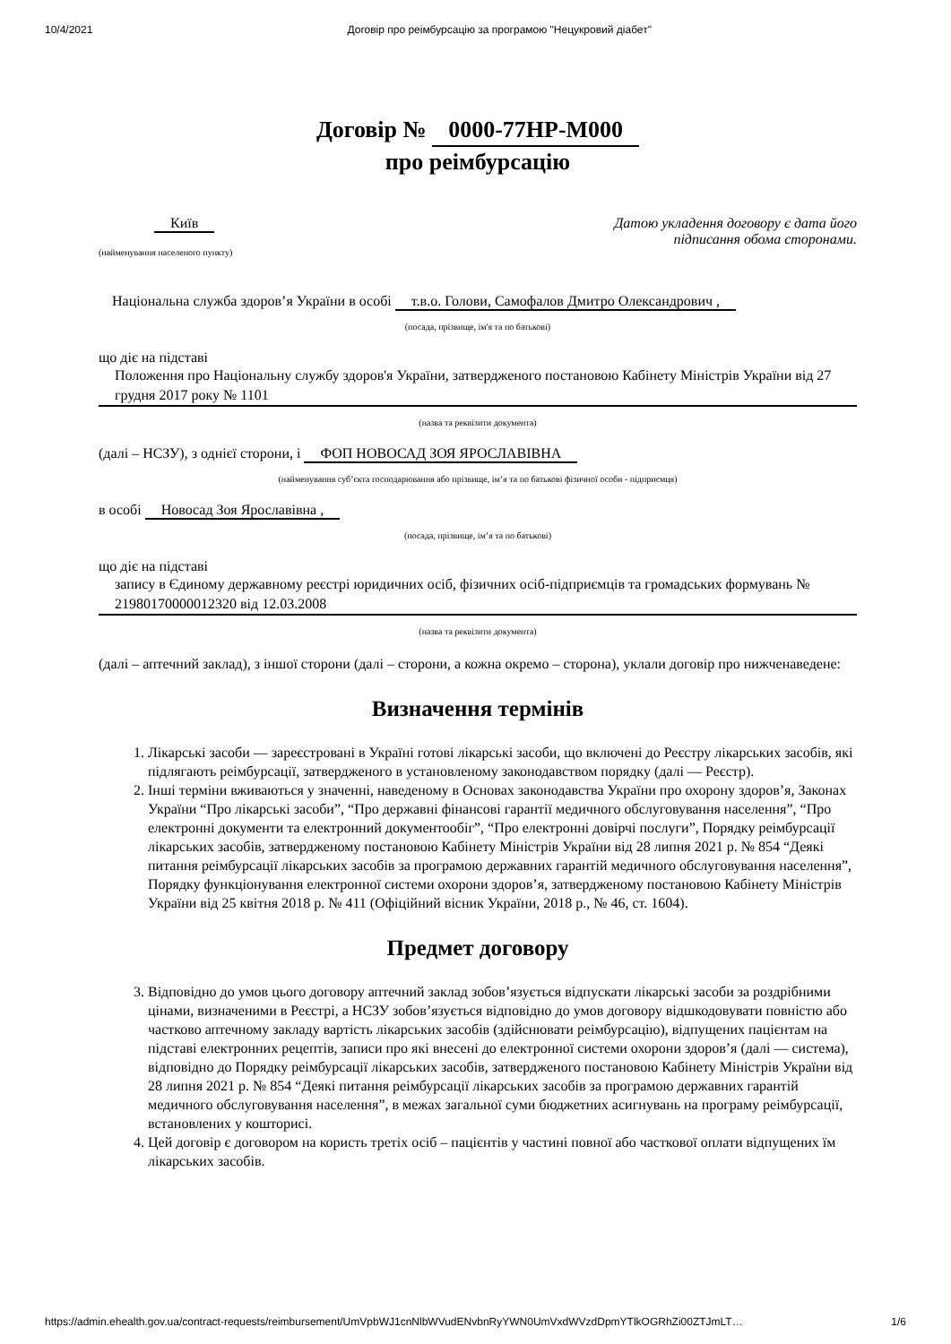10/4/2021 Договір про реімбурсацію за програмою "Нецукровий діабет"
Договір № 0000-77HP-M000
про реімбурсацію
Київ
(найменування населеного пункту)
Датою укладення договору є дата його
підписання обома сторонами.
Національна служба здоров’я України в особі т.в.о. Голови, Самофалов Дмитро Олександрович ,
(посада, прізвище, ім'я та по батькові)
що діє на підставі
Положення про Національну службу здоров'я України, затвердженого постановою Кабінету Міністрів України від 27 грудня 2017 року № 1101
(назва та реквізити документа)
(далі – НСЗУ), з однієї сторони, і ФОП НОВОСАД ЗОЯ ЯРОСЛАВІВНА
(найменування суб’єкта господарювання або прізвище, ім’я та по батькові фізичної особи - підприємця)
в особі Новосад Зоя Ярославівна ,
(посада, прізвище, ім’я та по батькові)
що діє на підставі
запису в Єдиному державному реєстрі юридичних осіб, фізичних осіб-підприємців та громадських формувань № 21980170000012320 від 12.03.2008
(назва та реквізити документа)
(далі – аптечний заклад), з іншої сторони (далі – сторони, а кожна окремо – сторона), уклали договір про нижченаведене:
Визначення термінів
1. Лікарські засоби — зареєстровані в Україні готові лікарські засоби, що включені до Реєстру лікарських засобів, які підлягають реімбурсації, затвердженого в установленому законодавством порядку (далі — Реєстр).
2. Інші терміни вживаються у значенні, наведеному в Основах законодавства України про охорону здоров’я, Законах України “Про лікарські засоби”, “Про державні фінансові гарантії медичного обслуговування населення”, “Про електронні документи та електронний документообіг”, “Про електронні довірчі послуги”, Порядку реімбурсації лікарських засобів, затвердженому постановою Кабінету Міністрів України від 28 липня 2021 р. № 854 “Деякі питання реімбурсації лікарських засобів за програмою державних гарантій медичного обслуговування населення”, Порядку функціонування електронної системи охорони здоров’я, затвердженому постановою Кабінету Міністрів України від 25 квітня 2018 р. № 411 (Офіційний вісник України, 2018 р., № 46, ст. 1604).
Предмет договору
3. Відповідно до умов цього договору аптечний заклад зобов’язується відпускати лікарські засоби за роздрібними цінами, визначеними в Реєстрі, а НСЗУ зобов’язується відповідно до умов договору відшкодовувати повністю або частково аптечному закладу вартість лікарських засобів (здійснювати реімбурсацію), відпущених пацієнтам на підставі електронних рецептів, записи про які внесені до електронної системи охорони здоров’я (далі — система), відповідно до Порядку реімбурсації лікарських засобів, затвердженого постановою Кабінету Міністрів України від 28 липня 2021 р. № 854 “Деякі питання реімбурсації лікарських засобів за програмою державних гарантій медичного обслуговування населення”, в межах загальної суми бюджетних асигнувань на програму реімбурсації, встановлених у кошторисі.
4. Цей договір є договором на користь третіх осіб – пацієнтів у частині повної або часткової оплати відпущених їм лікарських засобів.
https://admin.ehealth.gov.ua/contract-requests/reimbursement/UmVpbWJ1cnNlbWVudENvbnRyYWN0UmVxdWVzdDpmYTlkOGRhZi00ZTJmLT… 1/6